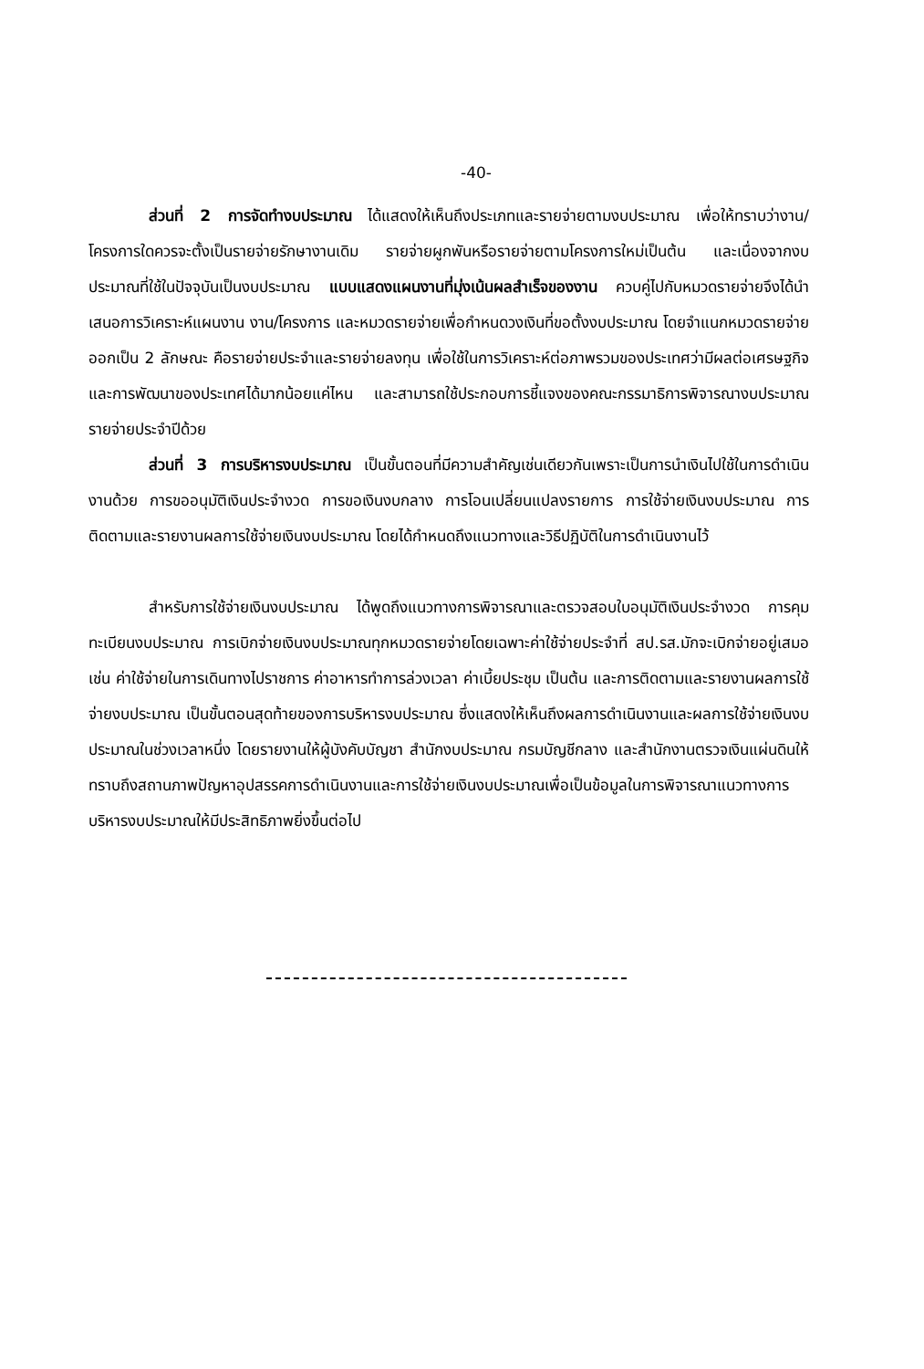-40-
ส่วนที่ 2 การจัดทำงบประมาณ ได้แสดงให้เห็นถึงประเภทและรายจ่ายตามงบประมาณ เพื่อให้ทราบว่างาน/โครงการใดควรจะตั้งเป็นรายจ่ายรักษางานเดิม รายจ่ายผูกพันหรือรายจ่ายตามโครงการใหม่เป็นต้น และเนื่องจากงบประมาณที่ใช้ในปัจจุบันเป็นงบประมาณ แบบแสดงแผนงานที่มุ่งเน้นผลสำเร็จของงาน ควบคู่ไปกับหมวดรายจ่ายจึงได้นำเสนอการวิเคราะห์แผนงาน งาน/โครงการ และหมวดรายจ่ายเพื่อกำหนดวงเงินที่ขอตั้งงบประมาณ โดยจำแนกหมวดรายจ่ายออกเป็น 2 ลักษณะ คือรายจ่ายประจำและรายจ่ายลงทุน เพื่อใช้ในการวิเคราะห์ต่อภาพรวมของประเทศว่ามีผลต่อเศรษฐกิจและการพัฒนาของประเทศได้มากน้อยแค่ไหน และสามารถใช้ประกอบการชี้แจงของคณะกรรมาธิการพิจารณางบประมาณรายจ่ายประจำปีด้วย
ส่วนที่ 3 การบริหารงบประมาณ เป็นขั้นตอนที่มีความสำคัญเช่นเดียวกันเพราะเป็นการนำเงินไปใช้ในการดำเนินงานด้วย การขออนุมัติเงินประจำงวด การขอเงินงบกลาง การโอนเปลี่ยนแปลงรายการ การใช้จ่ายเงินงบประมาณ การติดตามและรายงานผลการใช้จ่ายเงินงบประมาณ โดยได้กำหนดถึงแนวทางและวิธีปฏิบัติในการดำเนินงานไว้
สำหรับการใช้จ่ายเงินงบประมาณ ได้พูดถึงแนวทางการพิจารณาและตรวจสอบใบอนุมัติเงินประจำงวด การคุมทะเบียนงบประมาณ การเบิกจ่ายเงินงบประมาณทุกหมวดรายจ่ายโดยเฉพาะค่าใช้จ่ายประจำที่ สป.รส.มักจะเบิกจ่ายอยู่เสมอ เช่น ค่าใช้จ่ายในการเดินทางไปราชการ ค่าอาหารทำการล่วงเวลา ค่าเบี้ยประชุม เป็นต้น และการติดตามและรายงานผลการใช้จ่ายงบประมาณ เป็นขั้นตอนสุดท้ายของการบริหารงบประมาณ ซึ่งแสดงให้เห็นถึงผลการดำเนินงานและผลการใช้จ่ายเงินงบประมาณในช่วงเวลาหนึ่ง โดยรายงานให้ผู้บังคับบัญชา สำนักงบประมาณ กรมบัญชีกลาง และสำนักงานตรวจเงินแผ่นดินให้ทราบถึงสถานภาพปัญหาอุปสรรคการดำเนินงานและการใช้จ่ายเงินงบประมาณเพื่อเป็นข้อมูลในการพิจารณาแนวทางการบริหารงบประมาณให้มีประสิทธิภาพยิ่งขึ้นต่อไป